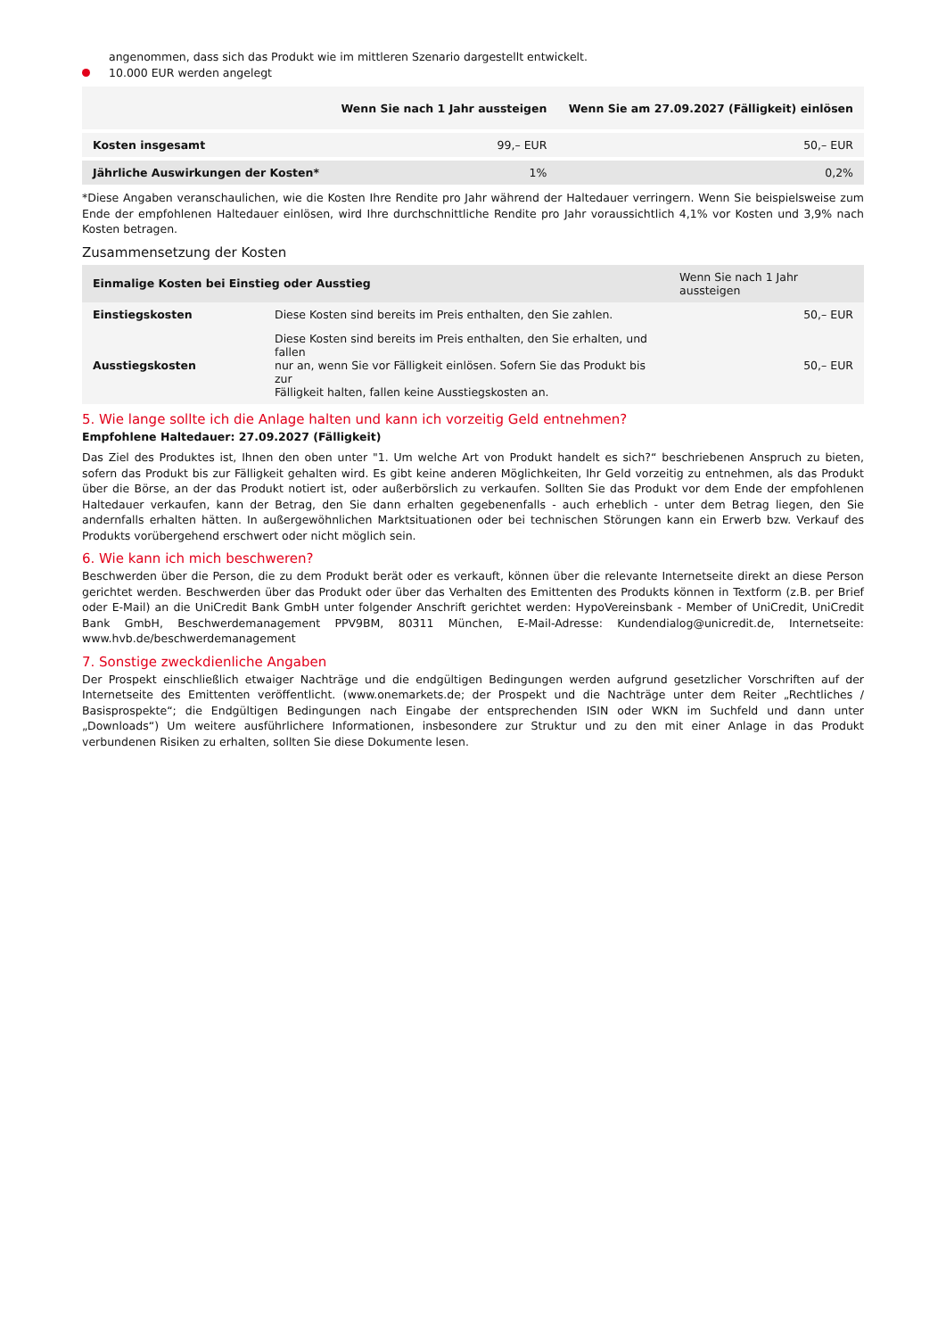angenommen, dass sich das Produkt wie im mittleren Szenario dargestellt entwickelt.
10.000 EUR werden angelegt
| | Wenn Sie nach 1 Jahr aussteigen | Wenn Sie am 27.09.2027 (Fälligkeit) einlösen |
| --- | --- | --- |
| Kosten insgesamt | 99,– EUR | 50,– EUR |
| Jährliche Auswirkungen der Kosten* | 1% | 0,2% |
*Diese Angaben veranschaulichen, wie die Kosten Ihre Rendite pro Jahr während der Haltedauer verringern. Wenn Sie beispielsweise zum Ende der empfohlenen Haltedauer einlösen, wird Ihre durchschnittliche Rendite pro Jahr voraussichtlich 4,1% vor Kosten und 3,9% nach Kosten betragen.
Zusammensetzung der Kosten
| Einmalige Kosten bei Einstieg oder Ausstieg | | Wenn Sie nach 1 Jahr aussteigen |
| --- | --- | --- |
| Einstiegskosten | Diese Kosten sind bereits im Preis enthalten, den Sie zahlen. | 50,– EUR |
| Ausstiegskosten | Diese Kosten sind bereits im Preis enthalten, den Sie erhalten, und fallen nur an, wenn Sie vor Fälligkeit einlösen. Sofern Sie das Produkt bis zur Fälligkeit halten, fallen keine Ausstiegskosten an. | 50,– EUR |
5. Wie lange sollte ich die Anlage halten und kann ich vorzeitig Geld entnehmen?
Empfohlene Haltedauer: 27.09.2027 (Fälligkeit)
Das Ziel des Produktes ist, Ihnen den oben unter "1. Um welche Art von Produkt handelt es sich?“ beschriebenen Anspruch zu bieten, sofern das Produkt bis zur Fälligkeit gehalten wird. Es gibt keine anderen Möglichkeiten, Ihr Geld vorzeitig zu entnehmen, als das Produkt über die Börse, an der das Produkt notiert ist, oder außerbörslich zu verkaufen. Sollten Sie das Produkt vor dem Ende der empfohlenen Haltedauer verkaufen, kann der Betrag, den Sie dann erhalten gegebenenfalls - auch erheblich - unter dem Betrag liegen, den Sie andernfalls erhalten hätten. In außergewöhnlichen Marktsituationen oder bei technischen Störungen kann ein Erwerb bzw. Verkauf des Produkts vorübergehend erschwert oder nicht möglich sein.
6. Wie kann ich mich beschweren?
Beschwerden über die Person, die zu dem Produkt berät oder es verkauft, können über die relevante Internetseite direkt an diese Person gerichtet werden. Beschwerden über das Produkt oder über das Verhalten des Emittenten des Produkts können in Textform (z.B. per Brief oder E-Mail) an die UniCredit Bank GmbH unter folgender Anschrift gerichtet werden: HypoVereinsbank - Member of UniCredit, UniCredit Bank GmbH, Beschwerdemanagement PPV9BM, 80311 München, E-Mail-Adresse: Kundendialog@unicredit.de, Internetseite: www.hvb.de/beschwerdemanagement
7. Sonstige zweckdienliche Angaben
Der Prospekt einschließlich etwaiger Nachträge und die endgültigen Bedingungen werden aufgrund gesetzlicher Vorschriften auf der Internetseite des Emittenten veröffentlicht. (www.onemarkets.de; der Prospekt und die Nachträge unter dem Reiter „Rechtliches / Basisprospekte“; die Endgültigen Bedingungen nach Eingabe der entsprechenden ISIN oder WKN im Suchfeld und dann unter „Downloads“) Um weitere ausführlichere Informationen, insbesondere zur Struktur und zu den mit einer Anlage in das Produkt verbundenen Risiken zu erhalten, sollten Sie diese Dokumente lesen.